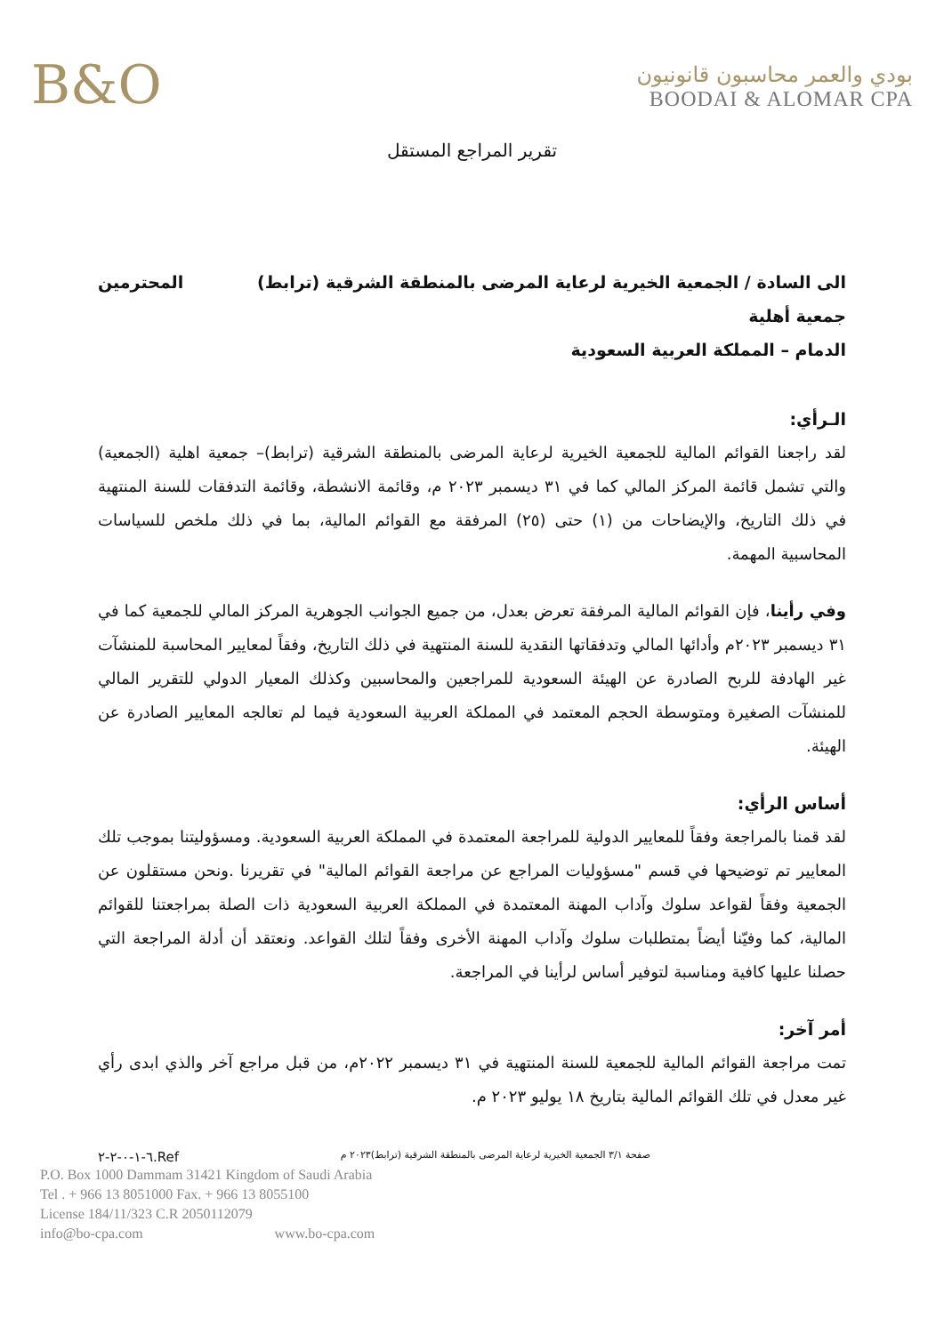B&O
بودي والعمر محاسبون قانونيون
BOODAI & ALOMAR CPA
تقرير المراجع المستقل
الى السادة / الجمعية الخيرية لرعاية المرضى بالمنطقة الشرقية (ترابط) المحترمين
جمعية أهلية
الدمام – المملكة العربية السعودية
الـرأي:
لقد راجعنا القوائم المالية للجمعية الخيرية لرعاية المرضى بالمنطقة الشرقية (ترابط)– جمعية اهلية (الجمعية) والتي تشمل قائمة المركز المالي كما في ٣١ ديسمبر ٢٠٢٣ م، وقائمة الانشطة، وقائمة التدفقات للسنة المنتهية في ذلك التاريخ، والإيضاحات من (١) حتى (٢٥) المرفقة مع القوائم المالية، بما في ذلك ملخص للسياسات المحاسبية المهمة.
وفي رأينا، فإن القوائم المالية المرفقة تعرض بعدل، من جميع الجوانب الجوهرية المركز المالي للجمعية كما في ٣١ ديسمبر ٢٠٢٣م وأدائها المالي وتدفقاتها النقدية للسنة المنتهية في ذلك التاريخ، وفقاً لمعايير المحاسبة للمنشآت غير الهادفة للربح الصادرة عن الهيئة السعودية للمراجعين والمحاسبين وكذلك المعيار الدولي للتقرير المالي للمنشآت الصغيرة ومتوسطة الحجم المعتمد في المملكة العربية السعودية فيما لم تعالجه المعايير الصادرة عن الهيئة.
أساس الرأي:
لقد قمنا بالمراجعة وفقاً للمعايير الدولية للمراجعة المعتمدة في المملكة العربية السعودية. ومسؤوليتنا بموجب تلك المعايير تم توضيحها في قسم "مسؤوليات المراجع عن مراجعة القوائم المالية" في تقريرنا .ونحن مستقلون عن الجمعية وفقاً لقواعد سلوك وآداب المهنة المعتمدة في المملكة العربية السعودية ذات الصلة بمراجعتنا للقوائم المالية، كما وفيّنا أيضاً بمتطلبات سلوك وآداب المهنة الأخرى وفقاً لتلك القواعد. ونعتقد أن أدلة المراجعة التي حصلنا عليها كافية ومناسبة لتوفير أساس لرأينا في المراجعة.
أمر آخر:
تمت مراجعة القوائم المالية للجمعية للسنة المنتهية في ٣١ ديسمبر ٢٠٢٢م، من قبل مراجع آخر والذي ابدى رأي غير معدل في تلك القوائم المالية بتاريخ ١٨ يوليو ٢٠٢٣ م.
صفحة ٣/١ الجمعية الخيرية لرعاية المرضى بالمنطقة الشرقية (ترابط)٢٠٢٣ م Ref.٦-١-٠-٢-٢
P.O. Box 1000 Dammam 31421 Kingdom of Saudi Arabia
Tel . + 966 13 8051000 Fax. + 966 13 8055100
License 184/11/323 C.R 2050112079
info@bo-cpa.com www.bo-cpa.com